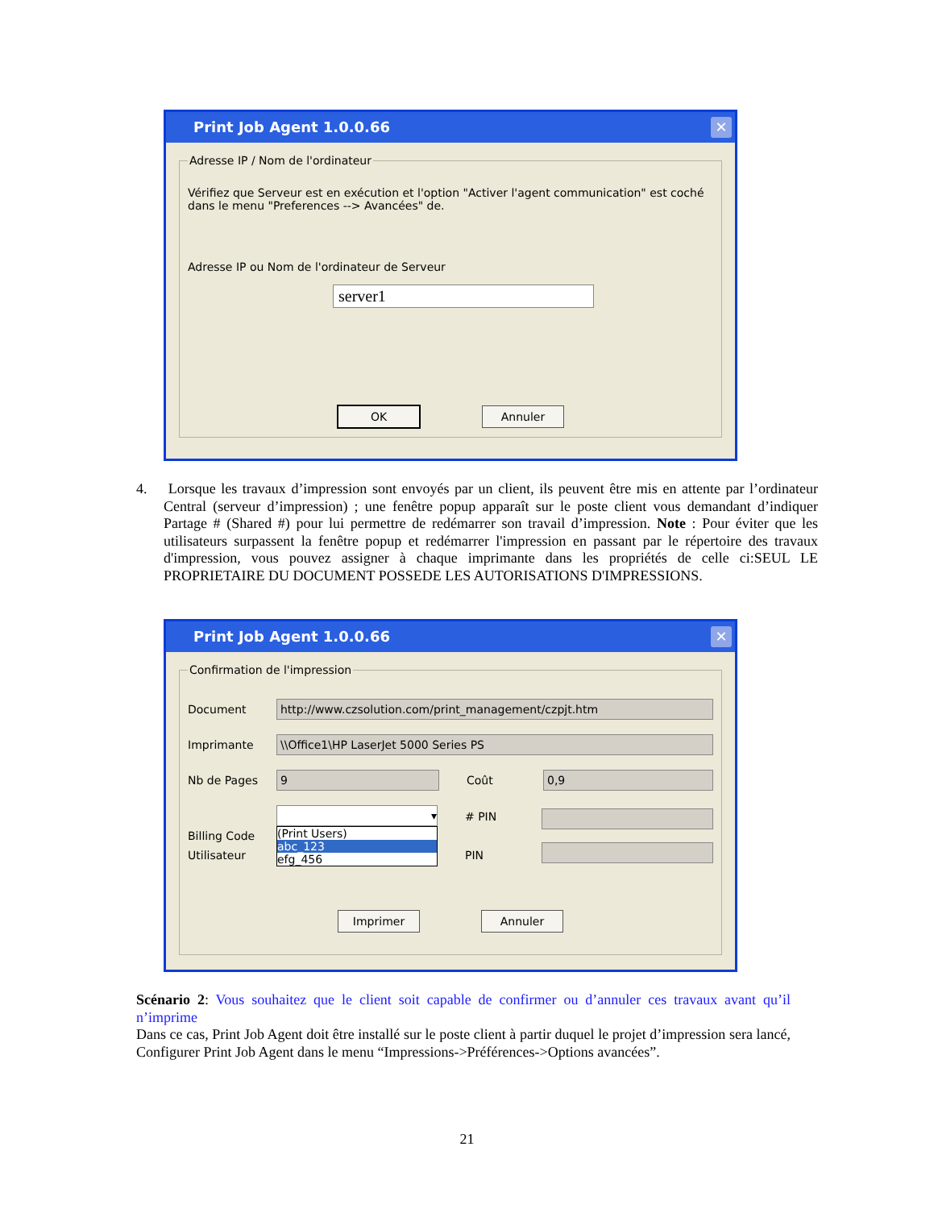Print Job Agent 1.0.0.66 ✕
Adresse IP / Nom de l'ordinateur
Vérifiez que Serveur est en exécution et l'option "Activer l'agent communication" est coché dans le menu "Preferences --> Avancées" de.
Adresse IP ou Nom de l'ordinateur de Serveur
server1
OK Annuler
4. Lorsque les travaux d’impression sont envoyés par un client, ils peuvent être mis en attente par l’ordinateur Central (serveur d’impression) ; une fenêtre popup apparaît sur le poste client vous demandant d’indiquer Partage # (Shared #) pour lui permettre de redémarrer son travail d’impression. Note : Pour éviter que les utilisateurs surpassent la fenêtre popup et redémarrer l'impression en passant par le répertoire des travaux d'impression, vous pouvez assigner à chaque imprimante dans les propriétés de celle ci:SEUL LE PROPRIETAIRE DU DOCUMENT POSSEDE LES AUTORISATIONS D'IMPRESSIONS.
Print Job Agent 1.0.0.66 ✕
Confirmation de l'impression
Document
http://www.czsolution.com/print_management/czpjt.htm
Imprimante
\\Office1\HP LaserJet 5000 Series PS
Nb de Pages
9
Coût
0,9
Billing Code
▾
(Print Users)
abc_123
efg_456
# PIN
PIN
Utilisateur
Imprimer Annuler
Scénario 2: Vous souhaitez que le client soit capable de confirmer ou d’annuler ces travaux avant qu’il n’imprime
Dans ce cas, Print Job Agent doit être installé sur le poste client à partir duquel le projet d’impression sera lancé, Configurer Print Job Agent dans le menu “Impressions->Préférences->Options avancées”.
21